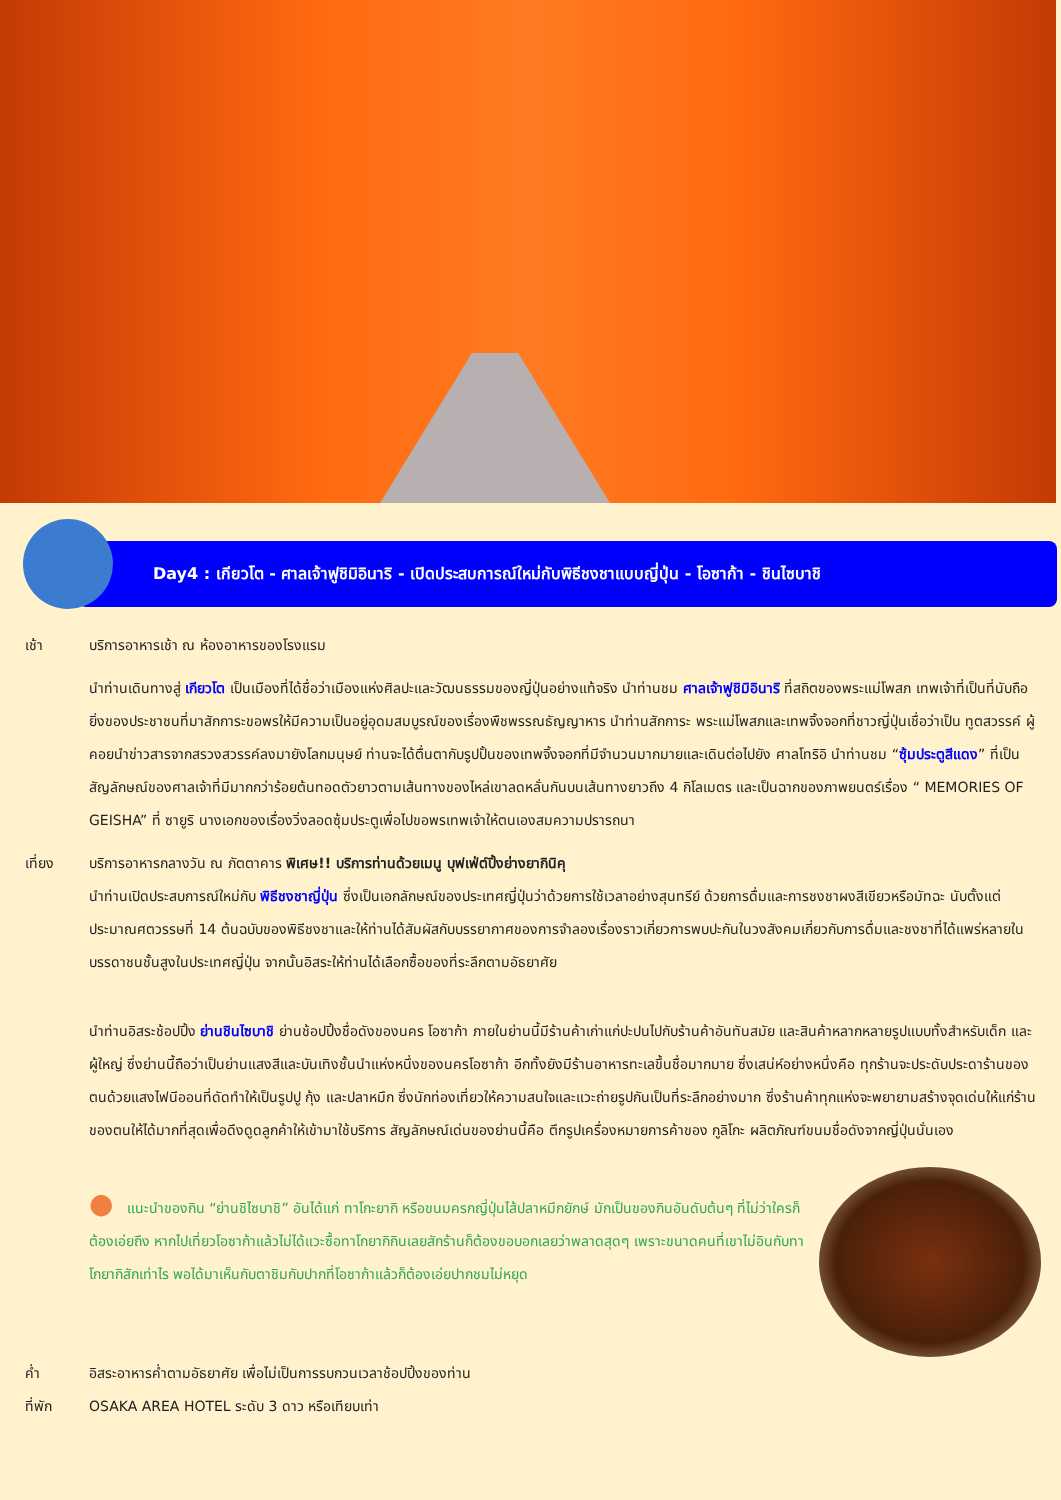Day4 : เกียวโต - ศาลเจ้าฟูชิมิอินาริ - เปิดประสบการณ์ใหม่กับพิธีชงชาแบบญี่ปุ่น - โอซาก้า - ชินไซบาชิ
เช้า บริการอาหารเช้า ณ ห้องอาหารของโรงแรม
นำท่านเดินทางสู่ เกียวโต เป็นเมืองที่ได้ชื่อว่าเมืองแห่งศิลปะและวัฒนธรรมของญี่ปุ่นอย่างแท้จริง นำท่านชม ศาลเจ้าฟูชิมิอินาริ ที่สถิตของพระแม่โพสภ เทพเจ้าที่เป็นที่นับถือยิ่งของประชาชนที่มาสักการะขอพรให้มีความเป็นอยู่อุดมสมบูรณ์ของเรื่องพืชพรรณธัญญาหาร นำท่านสักการะ พระแม่โพสภและเทพจิ้งจอกที่ชาวญี่ปุ่นเชื่อว่าเป็น ทูตสวรรค์ ผู้คอยนำข่าวสารจากสรวงสวรรค์ลงมายังโลกมนุษย์ ท่านจะได้ตื่นตากับรูปปั้นของเทพจิ้งจอกที่มีจำนวนมากมายและเดินต่อไปยัง ศาลโทริอิ นำท่านชม “ซุ้มประตูสีแดง” ที่เป็นสัญลักษณ์ของศาลเจ้าที่มีมากกว่าร้อยต้นทอดตัวยาวตามเส้นทางของไหล่เขาลดหลั่นกันบนเส้นทางยาวถึง 4 กิโลเมตร และเป็นฉากของภาพยนตร์เรื่อง “ MEMORIES OF GEISHA” ที่ ซายูริ นางเอกของเรื่องวิ่งลอดซุ้มประตูเพื่อไปขอพรเทพเจ้าให้ตนเองสมความปรารถนา
เที่ยง บริการอาหารกลางวัน ณ ภัตตาคาร พิเศษ!! บริการท่านด้วยเมนู บุฟเฟ่ต์ปิ้งย่างยากินิคุ
นำท่านเปิดประสบการณ์ใหม่กับ พิธีชงชาญี่ปุ่น ซึ่งเป็นเอกลักษณ์ของประเทศญี่ปุ่นว่าด้วยการใช้เวลาอย่างสุนทรีย์ ด้วยการดื่มและการชงชาผงสีเขียวหรือมัทฉะ นับตั้งแต่ประมาณศตวรรษที่ 14 ต้นฉบับของพิธีชงชาและให้ท่านได้สัมผัสกับบรรยากาศของการจำลองเรื่องราวเกี่ยวการพบปะกันในวงสังคมเกี่ยวกับการดื่มและชงชาที่ได้แพร่หลายในบรรดาชนชั้นสูงในประเทศญี่ปุ่น จากนั้นอิสระให้ท่านได้เลือกซื้อของที่ระลึกตามอัธยาศัย
นำท่านอิสระช้อปปิ้ง ย่านชินไซบาชิ ย่านช้อปปิ้งชื่อดังของนคร โอซาก้า ภายในย่านนี้มีร้านค้าเก่าแก่ปะปนไปกับร้านค้าอันทันสมัย และสินค้าหลากหลายรูปแบบทั้งสำหรับเด็ก และผู้ใหญ่ ซึ่งย่านนี้ถือว่าเป็นย่านแสงสีและบันเทิงชั้นนำแห่งหนึ่งของนครโอซาก้า อีกทั้งยังมีร้านอาหารทะเลขึ้นชื่อมากมาย ซึ่งเสน่ห์อย่างหนึ่งคือ ทุกร้านจะประดับประดาร้านของตนด้วยแสงไฟนีออนที่ดัดทำให้เป็นรูปปู กุ้ง และปลาหมึก ซึ่งนักท่องเที่ยวให้ความสนใจและแวะถ่ายรูปกันเป็นที่ระลึกอย่างมาก ซึ่งร้านค้าทุกแห่งจะพยายามสร้างจุดเด่นให้แก่ร้านของตนให้ได้มากที่สุดเพื่อดึงดูดลูกค้าให้เข้ามาใช้บริการ สัญลักษณ์เด่นของย่านนี้คือ ตึกรูปเครื่องหมายการค้าของ กูลิโกะ ผลิตภัณฑ์ขนมชื่อดังจากญี่ปุ่นนั่นเอง
● แนะนำของกิน “ย่านชิไซบาชิ” อันได้แก่ ทาโกะยากิ หรือขนมครกญี่ปุ่นไส้ปลาหมึกยักษ์ มักเป็นของกินอันดับต้นๆ ที่ไม่ว่าใครก็ต้องเอ่ยถึง หากไปเที่ยวโอซาก้าแล้วไม่ได้แวะซื้อทาโกยากิกินเลยสักร้านก็ต้องขอบอกเลยว่าพลาดสุดๆ เพราะขนาดคนที่เขาไม่อินกับทาโกยากิสักเท่าไร พอได้มาเห็นกับตาชิมกับปากที่โอซาก้าแล้วก็ต้องเอ่ยปากชมไม่หยุด
ค่ำ อิสระอาหารค่ำตามอัธยาศัย เพื่อไม่เป็นการรบกวนเวลาช้อปปิ้งของท่าน
ที่พัก OSAKA AREA HOTEL ระดับ 3 ดาว หรือเทียบเท่า